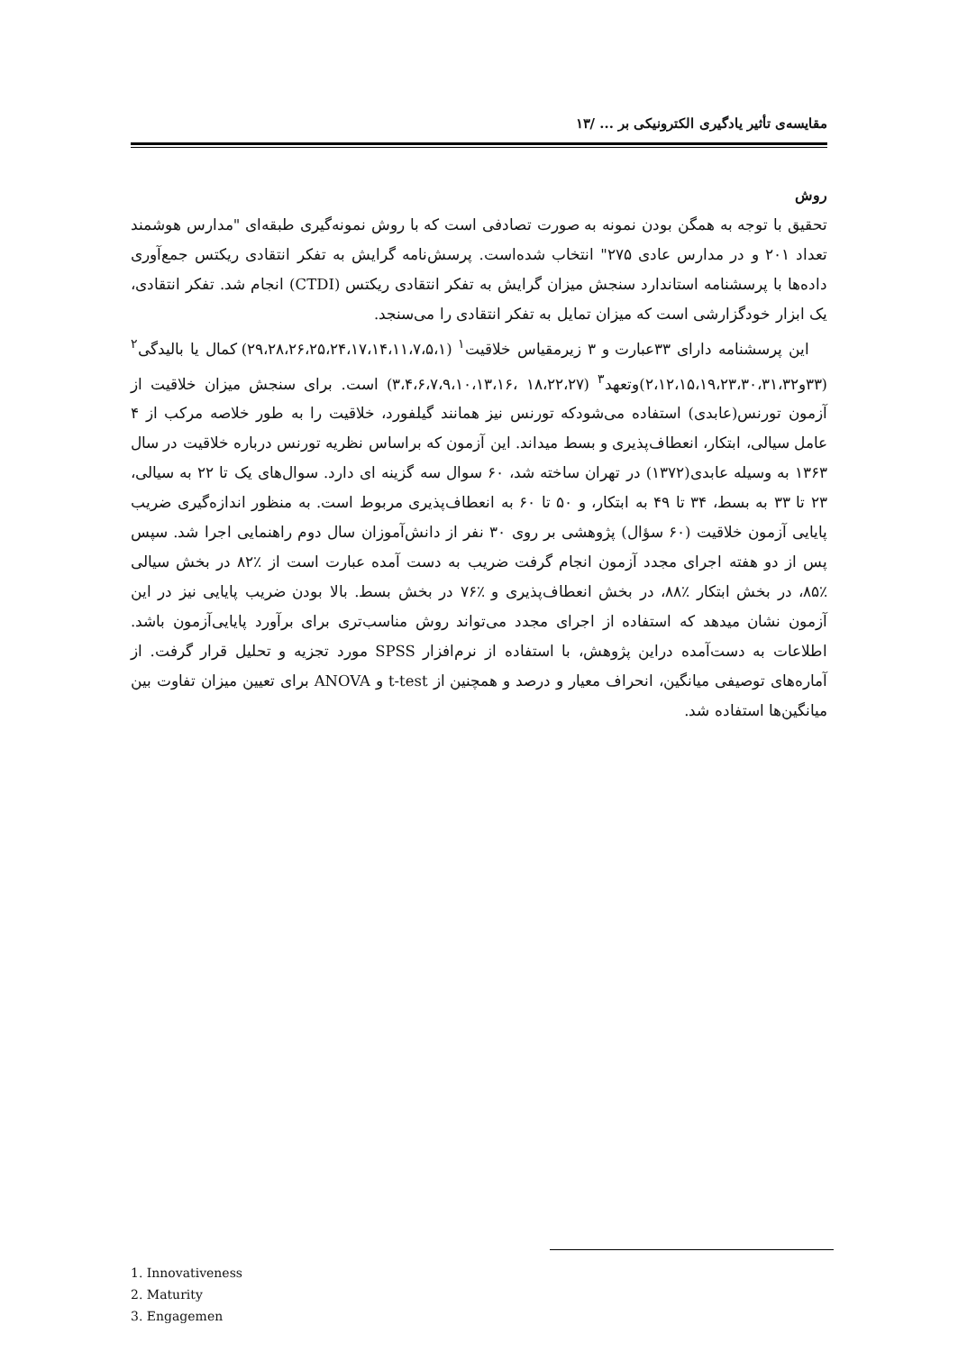مقایسه‌ی تأثیر یادگیری الکترونیکی بر ... /۱۳
روش
تحقیق با توجه به همگن بودن نمونه به صورت تصادفی است که با روش نمونه‌گیری طبقه‌ای "مدارس هوشمند تعداد ۲۰۱ و در مدارس عادی ۲۷۵" انتخاب شده‌است. پرسش‌نامه گرایش به تفکر انتقادی ریکتس جمع‌آوری داده‌ها با پرسشنامه استاندارد سنجش میزان گرایش به تفکر انتقادی ریکتس (CTDI) انجام شد. تفکر انتقادی، یک ابزار خودگزارشی است که میزان تمایل به تفکر انتقادی را می‌سنجد.
این پرسشنامه دارای ۳۳عبارت و ۳ زیرمقیاس خلاقیت<sup>۱</sup> (۲۹،۲۸،۲۶،۲۵،۲۴،۱۷،۱۴،۱۱،۷،۵،۱) کمال یا بالیدگی<sup>۲</sup> (۳۳و۲،۱۲،۱۵،۱۹،۲۳،۳۰،۳۱،۳۲)وتعهد<sup>۳</sup> (۱۸،۲۲،۲۷ ،۳،۴،۶،۷،۹،۱۰،۱۳،۱۶) است. برای سنجش میزان خلاقیت از آزمون تورنس(عابدی) استفاده می‌شودکه تورنس نیز همانند گیلفورد، خلاقیت را به طور خلاصه مرکب از ۴ عامل سیالی، ابتکار، انعطاف‌پذیری و بسط میداند. این آزمون که براساس نظریه تورنس درباره خلاقیت در سال ۱۳۶۳ به وسیله عابدی(۱۳۷۲) در تهران ساخته شد، ۶۰ سوال سه گزینه ای دارد. سوال‌های یک تا ۲۲ به سیالی، ۲۳ تا ۳۳ به بسط، ۳۴ تا ۴۹ به ابتکار، و ۵۰ تا ۶۰ به انعطاف‌پذیری مربوط است. به منظور اندازه‌گیری ضریب پایایی آزمون خلاقیت (۶۰ سؤال) پژوهشی بر روی ۳۰ نفر از دانش‌آموزان سال دوم راهنمایی اجرا شد. سپس پس از دو هفته اجرای مجدد آزمون انجام گرفت ضریب به دست آمده عبارت است از ٪۸۲ در بخش سیالی ٪۸۵، در بخش ابتکار ٪۸۸، در بخش انعطاف‌پذیری و ٪۷۶ در بخش بسط. بالا بودن ضریب پایایی نیز در این آزمون نشان میدهد که استفاده از اجرای مجدد می‌تواند روش مناسب‌تری برای برآورد پایایی‌آزمون باشد. اطلاعات به دست‌آمده دراین پژوهش، با استفاده از نرم‌افزار SPSS مورد تجزیه و تحلیل قرار گرفت. از آماره‌های توصیفی میانگین، انحراف معیار و درصد و همچنین از t-test و ANOVA برای تعیین میزان تفاوت بین میانگین‌ها استفاده شد.
1. Innovativeness
2. Maturity
3. Engagemen